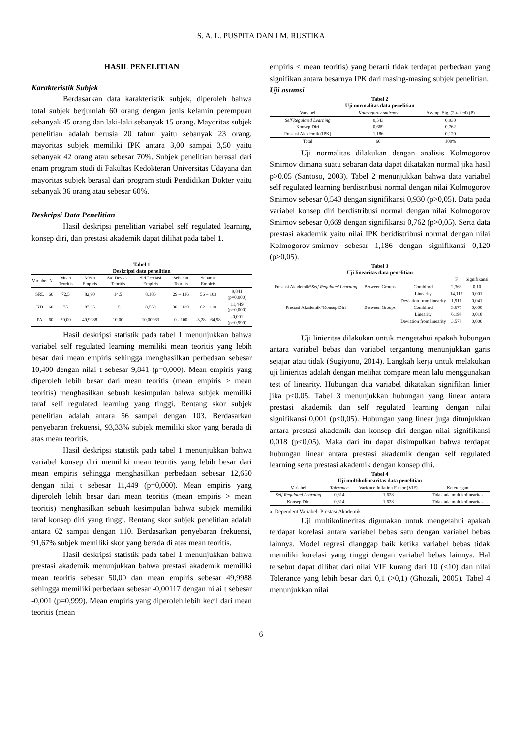S. A. L. PUSPITA DAN I M. RUSTIKA
HASIL PENELITIAN
Karakteristik Subjek
Berdasarkan data karakteristik subjek, diperoleh bahwa total subjek berjumlah 60 orang dengan jenis kelamin perempuan sebanyak 45 orang dan laki-laki sebanyak 15 orang. Mayoritas subjek penelitian adalah berusia 20 tahun yaitu sebanyak 23 orang. mayoritas subjek memiliki IPK antara 3,00 sampai 3,50 yaitu sebanyak 42 orang atau sebesar 70%. Subjek penelitian berasal dari enam program studi di Fakultas Kedokteran Universitas Udayana dan mayoritas subjek berasal dari program studi Pendidikan Dokter yaitu sebanyak 36 orang atau sebesar 60%.
Deskripsi Data Penelitian
Hasil deskripsi penelitian variabel self regulated learning, konsep diri, dan prestasi akademik dapat dilihat pada tabel 1.
Tabel 1
Deskripsi data penelitian
| Variabel | N | Mean Teoritis | Mean Empiris | Std Deviasi Teoritis | Std Deviasi Empiris | Sebaran Teoritis | Sebaran Empiris | t |
| --- | --- | --- | --- | --- | --- | --- | --- | --- |
| SRL | 60 | 72,5 | 82,90 | 14,5 | 8,186 | 29 – 116 | 56 – 103 | 9,841 (p=0,000) |
| KD | 60 | 75 | 87,65 | 15 | 8,559 | 30 – 120 | 62 – 110 | 11,449 (p=0,000) |
| PA | 60 | 50,00 | 49,9988 | 10,00 | 10,00063 | 0 - 100 | -3,28 – 64,98 | -0,001 (p=0,999) |
Hasil deskripsi statistik pada tabel 1 menunjukkan bahwa variabel self regulated learning memiliki mean teoritis yang lebih besar dari mean empiris sehingga menghasilkan perbedaan sebesar 10,400 dengan nilai t sebesar 9,841 (p=0,000). Mean empiris yang diperoleh lebih besar dari mean teoritis (mean empiris > mean teoritis) menghasilkan sebuah kesimpulan bahwa subjek memiliki taraf self regulated learning yang tinggi. Rentang skor subjek penelitian adalah antara 56 sampai dengan 103. Berdasarkan penyebaran frekuensi, 93,33% subjek memiliki skor yang berada di atas mean teoritis.
Hasil deskripsi statistik pada tabel 1 menunjukkan bahwa variabel konsep diri memiliki mean teoritis yang lebih besar dari mean empiris sehingga menghasilkan perbedaan sebesar 12,650 dengan nilai t sebesar 11,449 (p=0,000). Mean empiris yang diperoleh lebih besar dari mean teoritis (mean empiris > mean teoritis) menghasilkan sebuah kesimpulan bahwa subjek memiliki taraf konsep diri yang tinggi. Rentang skor subjek penelitian adalah antara 62 sampai dengan 110. Berdasarkan penyebaran frekuensi, 91,67% subjek memiliki skor yang berada di atas mean teoritis.
Hasil deskripsi statistik pada tabel 1 menunjukkan bahwa prestasi akademik menunjukkan bahwa prestasi akademik memiliki mean teoritis sebesar 50,00 dan mean empiris sebesar 49,9988 sehingga memiliki perbedaan sebesar -0,00117 dengan nilai t sebesar -0,001 (p=0,999). Mean empiris yang diperoleh lebih kecil dari mean teoritis (mean
empiris < mean teoritis) yang berarti tidak terdapat perbedaan yang signifikan antara besarnya IPK dari masing-masing subjek penelitian.
Uji asumsi
Tabel 2
Uji normalitas data penelitian
| Variabel | Kolmogorov-smirnov | Asymp. Sig. (2-tailed) (P) |
| --- | --- | --- |
| Self Regulated Learning | 0,543 | 0,930 |
| Konsep Diri | 0,669 | 0,762 |
| Prestasi Akademik (IPK) | 1,186 | 0,120 |
| Total | 60 | 100% |
Uji normalitas dilakukan dengan analisis Kolmogorov Smirnov dimana suatu sebaran data dapat dikatakan normal jika hasil p>0.05 (Santoso, 2003). Tabel 2 menunjukkan bahwa data variabel self regulated learning berdistribusi normal dengan nilai Kolmogorov Smirnov sebesar 0,543 dengan signifikansi 0,930 (p>0,05). Data pada variabel konsep diri berdistribusi normal dengan nilai Kolmogorov Smirnov sebesar 0,669 dengan signifikansi 0,762 (p>0,05). Serta data prestasi akademik yaitu nilai IPK beridistribusi normal dengan nilai Kolmogorov-smirnov sebesar 1,186 dengan signifikansi 0,120 (p>0,05).
Tabel 3
Uji linearitas data penelitian
| | | | F | Signifikansi |
| --- | --- | --- | --- | --- |
| Prestasi Akademik* Self Regulated Learning | Between Groups | Combined | 2,363 | 0,10 |
| | | Linearity | 14,117 | 0,001 |
| | | Deviation from linearity | 1,911 | 0,041 |
| Prestasi Akademik*Konsep Diri | Between Groups | Combined | 3,675 | 0,000 |
| | | Linearity | 6,198 | 0,018 |
| | | Deviation from linearity | 3,578 | 0,000 |
Uji linieritas dilakukan untuk mengetahui apakah hubungan antara variabel bebas dan variabel tergantung menunjukkan garis sejajar atau tidak (Sugiyono, 2014). Langkah kerja untuk melakukan uji linieritas adalah dengan melihat compare mean lalu menggunakan test of linearity. Hubungan dua variabel dikatakan signifikan linier jika p<0.05. Tabel 3 menunjukkan hubungan yang linear antara prestasi akademik dan self regulated learning dengan nilai signifikansi 0,001 (p<0,05). Hubungan yang linear juga ditunjukkan antara prestasi akademik dan konsep diri dengan nilai signifikansi 0,018 (p<0,05). Maka dari itu dapat disimpulkan bahwa terdapat hubungan linear antara prestasi akademik dengan self regulated learning serta prestasi akademik dengan konsep diri.
Tabel 4
Uji multikolinearitas data penelitian
| Variabel | Tolerance | Variance Inflation Factor (VIF) | Keterangan |
| --- | --- | --- | --- |
| Self Regulated Learning | 0,614 | 1,628 | Tidak ada multikolinearitas |
| Konsep Diri | 0,614 | 1,628 | Tidak ada multikolinearitas |
a. Dependent Variabel: Prestasi Akademik
Uji multikolineritas digunakan untuk mengetahui apakah terdapat korelasi antara variabel bebas satu dengan variabel bebas lainnya. Model regresi dianggap baik ketika variabel bebas tidak memiliki korelasi yang tinggi dengan variabel bebas lainnya. Hal tersebut dapat dilihat dari nilai VIF kurang dari 10 (<10) dan nilai Tolerance yang lebih besar dari 0,1 (>0,1) (Ghozali, 2005). Tabel 4 menunjukkan nilai
6